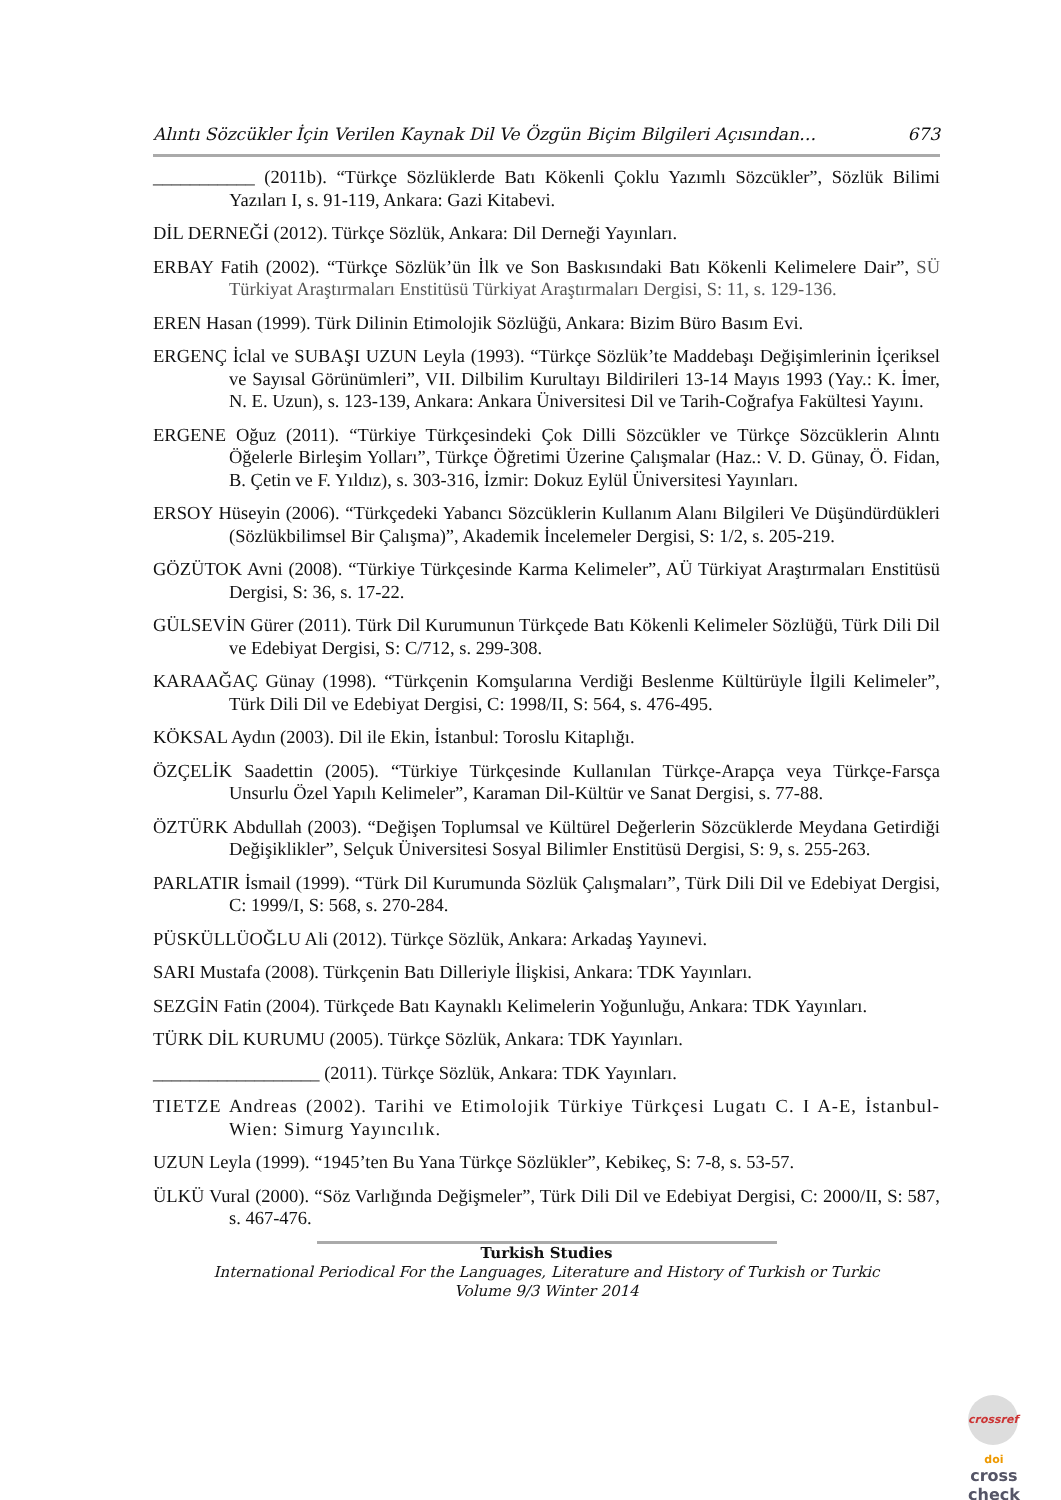Alıntı Sözcükler İçin Verilen Kaynak Dil Ve Özgün Biçim Bilgileri Açısından… 673
___________ (2011b). “Türkçe Sözlüklerde Batı Kökenli Çoklu Yazımlı Sözcükler”, Sözlük Bilimi Yazıları I, s. 91-119, Ankara: Gazi Kitabevi.
DİL DERNEĞİ (2012). Türkçe Sözlük, Ankara: Dil Derneği Yayınları.
ERBAY Fatih (2002). “Türkçe Sözlük’ün İlk ve Son Baskısındaki Batı Kökenli Kelimelere Dair”, SÜ Türkiyat Araştırmaları Enstitüsü Türkiyat Araştırmaları Dergisi, S: 11, s. 129-136.
EREN Hasan (1999). Türk Dilinin Etimolojik Sözlüğü, Ankara: Bizim Büro Basım Evi.
ERGENÇ İclal ve SUBAŞI UZUN Leyla (1993). “Türkçe Sözlük’te Maddebaşı Değişimlerinin İçeriksel ve Sayısal Görünümleri”, VII. Dilbilim Kurultayı Bildirileri 13-14 Mayıs 1993 (Yay.: K. İmer, N. E. Uzun), s. 123-139, Ankara: Ankara Üniversitesi Dil ve Tarih-Coğrafya Fakültesi Yayını.
ERGENE Oğuz (2011). “Türkiye Türkçesindeki Çok Dilli Sözcükler ve Türkçe Sözcüklerin Alıntı Öğelerle Birleşim Yolları”, Türkçe Öğretimi Üzerine Çalışmalar (Haz.: V. D. Günay, Ö. Fidan, B. Çetin ve F. Yıldız), s. 303-316, İzmir: Dokuz Eylül Üniversitesi Yayınları.
ERSOY Hüseyin (2006). “Türkçedeki Yabancı Sözcüklerin Kullanım Alanı Bilgileri Ve Düşündürdükleri (Sözlükbilimsel Bir Çalışma)”, Akademik İncelemeler Dergisi, S: 1/2, s. 205-219.
GÖZÜTOK Avni (2008). “Türkiye Türkçesinde Karma Kelimeler”, AÜ Türkiyat Araştırmaları Enstitüsü Dergisi, S: 36, s. 17-22.
GÜLSEVİN Gürer (2011). Türk Dil Kurumunun Türkçede Batı Kökenli Kelimeler Sözlüğü, Türk Dili Dil ve Edebiyat Dergisi, S: C/712, s. 299-308.
KARAAĞAÇ Günay (1998). “Türkçenin Komşularına Verdiği Beslenme Kültürüyle İlgili Kelimeler”, Türk Dili Dil ve Edebiyat Dergisi, C: 1998/II, S: 564, s. 476-495.
KÖKSAL Aydın (2003). Dil ile Ekin, İstanbul: Toroslu Kitaplığı.
ÖZÇELİK Saadettin (2005). “Türkiye Türkçesinde Kullanılan Türkçe-Arapça veya Türkçe-Farsça Unsurlu Özel Yapılı Kelimeler”, Karaman Dil-Kültür ve Sanat Dergisi, s. 77-88.
ÖZTÜRK Abdullah (2003). “Değişen Toplumsal ve Kültürel Değerlerin Sözcüklerde Meydana Getirdiği Değişiklikler”, Selçuk Üniversitesi Sosyal Bilimler Enstitüsü Dergisi, S: 9, s. 255-263.
PARLATIR İsmail (1999). “Türk Dil Kurumunda Sözlük Çalışmaları”, Türk Dili Dil ve Edebiyat Dergisi, C: 1999/I, S: 568, s. 270-284.
PÜSKÜLLÜOĞLU Ali (2012). Türkçe Sözlük, Ankara: Arkadaş Yayınevi.
SARI Mustafa (2008). Türkçenin Batı Dilleriyle İlişkisi, Ankara: TDK Yayınları.
SEZGİN Fatin (2004). Türkçede Batı Kaynaklı Kelimelerin Yoğunluğu, Ankara: TDK Yayınları.
TÜRK DİL KURUMU (2005). Türkçe Sözlük, Ankara: TDK Yayınları.
__________________ (2011). Türkçe Sözlük, Ankara: TDK Yayınları.
TIETZE Andreas (2002). Tarihi ve Etimolojik Türkiye Türkçesi Lugatı C. I A-E, İstanbul-Wien: Simurg Yayıncılık.
UZUN Leyla (1999). “1945’ten Bu Yana Türkçe Sözlükler”, Kebikeç, S: 7-8, s. 53-57.
ÜLKÜ Vural (2000). “Söz Varlığında Değişmeler”, Türk Dili Dil ve Edebiyat Dergisi, C: 2000/II, S: 587, s. 467-476.
Turkish Studies
International Periodical For the Languages, Literature and History of Turkish or Turkic
Volume 9/3 Winter 2014
crossref
doi
cross
check